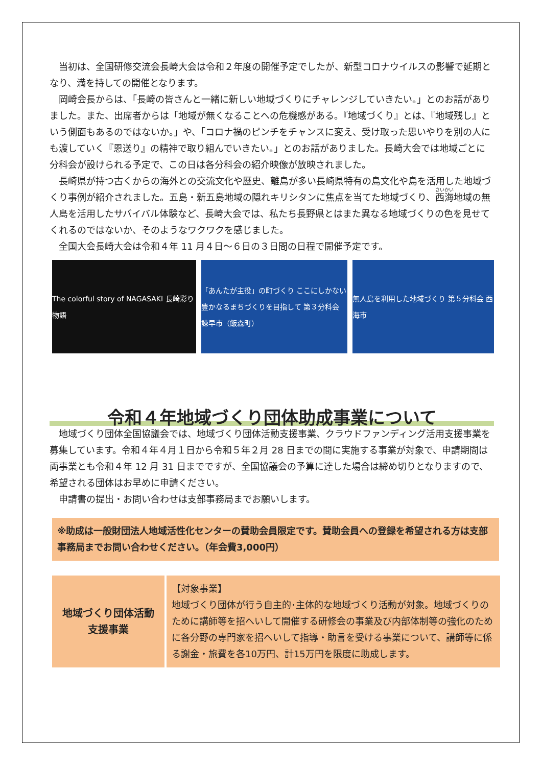当初は、全国研修交流会長崎大会は令和２年度の開催予定でしたが、新型コロナウイルスの影響で延期となり、満を持しての開催となります。
岡崎会長からは、「長崎の皆さんと一緒に新しい地域づくりにチャレンジしていきたい。」とのお話がありました。また、出席者からは「地域が無くなることへの危機感がある。『地域づくり』とは、『地域残し』という側面もあるのではないか。」や、「コロナ禍のピンチをチャンスに変え、受け取った思いやりを別の人にも渡していく『恩送り』の精神で取り組んでいきたい。」とのお話がありました。長崎大会では地域ごとに分科会が設けられる予定で、この日は各分科会の紹介映像が放映されました。
長崎県が持つ古くからの海外との交流文化や歴史、離島が多い長崎県特有の島文化や島を活用した地域づくり事例が紹介されました。五島・新五島地域の隠れキリシタンに焦点を当てた地域づくり、西海地域の無人島を活用したサバイバル体験など、長崎大会では、私たち長野県とはまた異なる地域づくりの色を見せてくれるのではないか、そのようなワクワクを感じました。
全国大会長崎大会は令和４年 11 月４日～６日の３日間の日程で開催予定です。
The colorful story of NAGASAKI 長崎彩り物語
「あんたが主役」の町づくり ここにしかない豊かなるまちづくりを目指して 第３分科会 諫早市（飯森町）
無人島を利用した地域づくり 第５分科会 西海市
令和４年地域づくり団体助成事業について
地域づくり団体全国協議会では、地域づくり団体活動支援事業、クラウドファンディング活用支援事業を募集しています。令和４年４月１日から令和５年２月 28 日までの間に実施する事業が対象で、申請期間は両事業とも令和４年 12 月 31 日までですが、全国協議会の予算に達した場合は締め切りとなりますので、希望される団体はお早めに申請ください。
申請書の提出・お問い合わせは支部事務局までお願いします。
※助成は一般財団法人地域活性化センターの賛助会員限定です。賛助会員への登録を希望される方は支部事務局までお問い合わせください。（年会費3,000円）
| 地域づくり団体活動 支援事業 | 【対象事業】 地域づくり団体が行う自主的･主体的な地域づくり活動が対象。地域づくりのために講師等を招へいして開催する研修会の事業及び内部体制等の強化のために各分野の専門家を招へいして指導・助言を受ける事業について、講師等に係る謝金・旅費を各10万円、計15万円を限度に助成します。 |